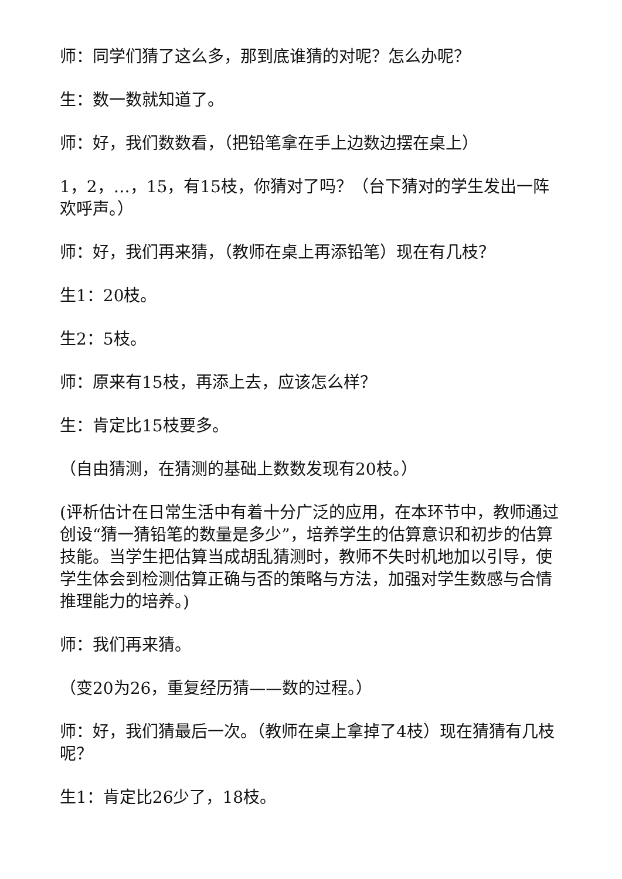师：同学们猜了这么多，那到底谁猜的对呢？怎么办呢？
生：数一数就知道了。
师：好，我们数数看，（把铅笔拿在手上边数边摆在桌上）
1，2，…，15，有15枝，你猜对了吗？（台下猜对的学生发出一阵欢呼声。）
师：好，我们再来猜，（教师在桌上再添铅笔）现在有几枝？
生1：20枝。
生2：5枝。
师：原来有15枝，再添上去，应该怎么样？
生：肯定比15枝要多。
（自由猜测，在猜测的基础上数数发现有20枝。）
(评析估计在日常生活中有着十分广泛的应用，在本环节中，教师通过创设“猜一猜铅笔的数量是多少”，培养学生的估算意识和初步的估算技能。当学生把估算当成胡乱猜测时，教师不失时机地加以引导，使学生体会到检测估算正确与否的策略与方法，加强对学生数感与合情推理能力的培养。)
师：我们再来猜。
（变20为26，重复经历猜——数的过程。）
师：好，我们猜最后一次。（教师在桌上拿掉了4枝）现在猜猜有几枝呢？
生1：肯定比26少了，18枝。